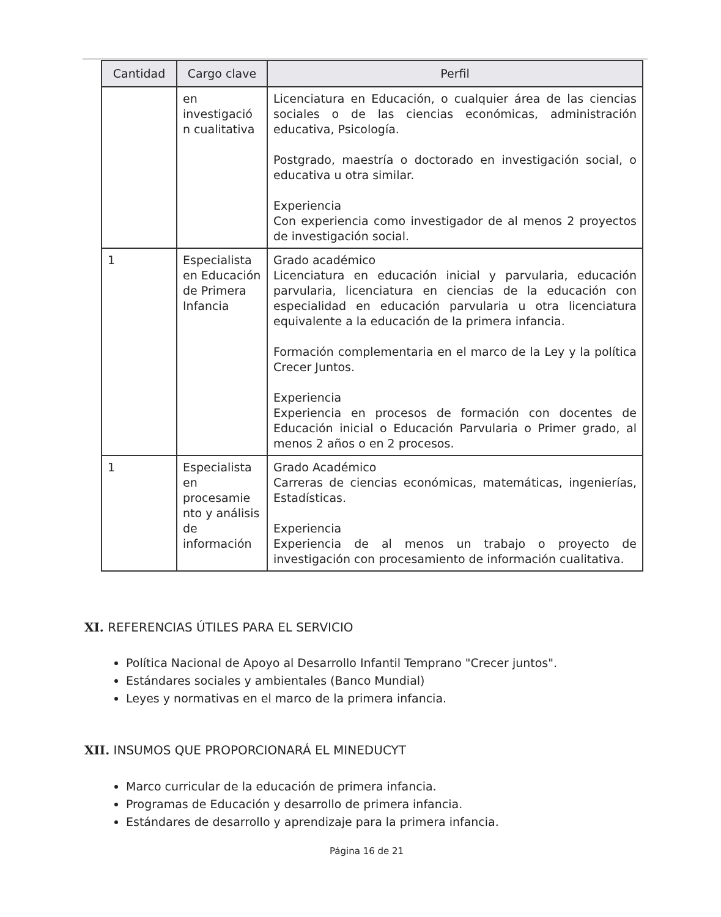| Cantidad | Cargo clave | Perfil |
| --- | --- | --- |
| | en investigació n cualitativa | Licenciatura en Educación, o cualquier área de las ciencias sociales o de las ciencias económicas, administración educativa, Psicología. Postgrado, maestría o doctorado en investigación social, o educativa u otra similar. Experiencia Con experiencia como investigador de al menos 2 proyectos de investigación social. |
| 1 | Especialista en Educación de Primera Infancia | Grado académico Licenciatura en educación inicial y parvularia, educación parvularia, licenciatura en ciencias de la educación con especialidad en educación parvularia u otra licenciatura equivalente a la educación de la primera infancia. Formación complementaria en el marco de la Ley y la política Crecer Juntos. Experiencia Experiencia en procesos de formación con docentes de Educación inicial o Educación Parvularia o Primer grado, al menos 2 años o en 2 procesos. |
| 1 | Especialista en procesamie nto y análisis de información | Grado Académico Carreras de ciencias económicas, matemáticas, ingenierías, Estadísticas. Experiencia Experiencia de al menos un trabajo o proyecto de investigación con procesamiento de información cualitativa. |
XI. REFERENCIAS ÚTILES PARA EL SERVICIO
Política Nacional de Apoyo al Desarrollo Infantil Temprano "Crecer juntos".
Estándares sociales y ambientales (Banco Mundial)
Leyes y normativas en el marco de la primera infancia.
XII. INSUMOS QUE PROPORCIONARÁ EL MINEDUCYT
Marco curricular de la educación de primera infancia.
Programas de Educación y desarrollo de primera infancia.
Estándares de desarrollo y aprendizaje para la primera infancia.
Página 16 de 21